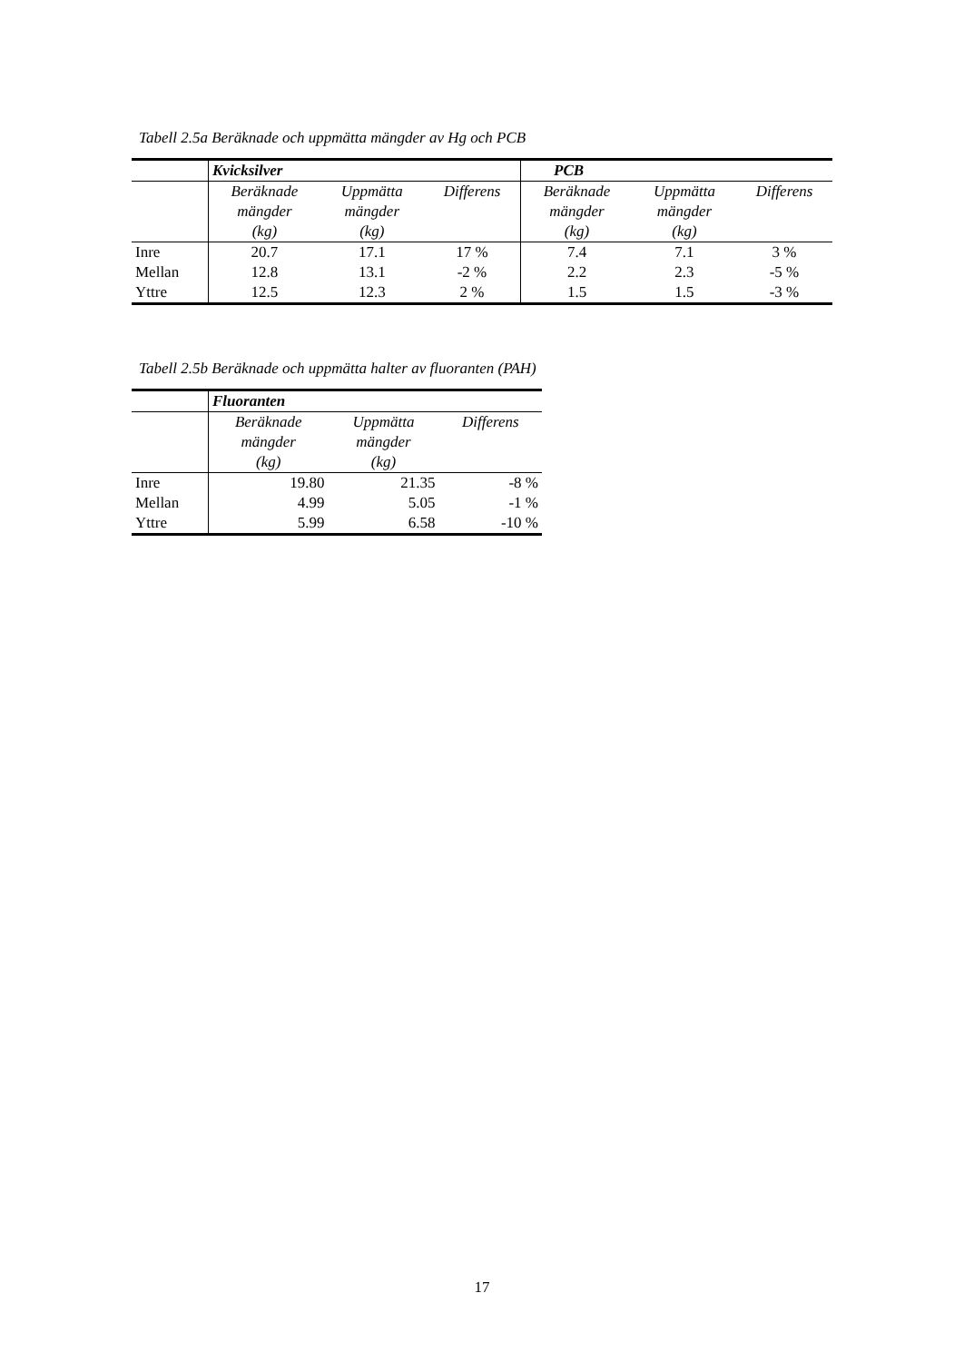Tabell 2.5a Beräknade och uppmätta mängder av Hg och PCB
| | Kvicksilver | | | PCB | | |
| | Beräknade mängder (kg) | Uppmätta mängder (kg) | Differens | Beräknade mängder (kg) | Uppmätta mängder (kg) | Differens |
| Inre | 20.7 | 17.1 | 17 % | 7.4 | 7.1 | 3 % |
| Mellan | 12.8 | 13.1 | -2 % | 2.2 | 2.3 | -5 % |
| Yttre | 12.5 | 12.3 | 2 % | 1.5 | 1.5 | -3 % |
Tabell 2.5b Beräknade och uppmätta halter av fluoranten (PAH)
| | Fluoranten | | |
| | Beräknade mängder (kg) | Uppmätta mängder (kg) | Differens |
| Inre | 19.80 | 21.35 | -8 % |
| Mellan | 4.99 | 5.05 | -1 % |
| Yttre | 5.99 | 6.58 | -10 % |
17